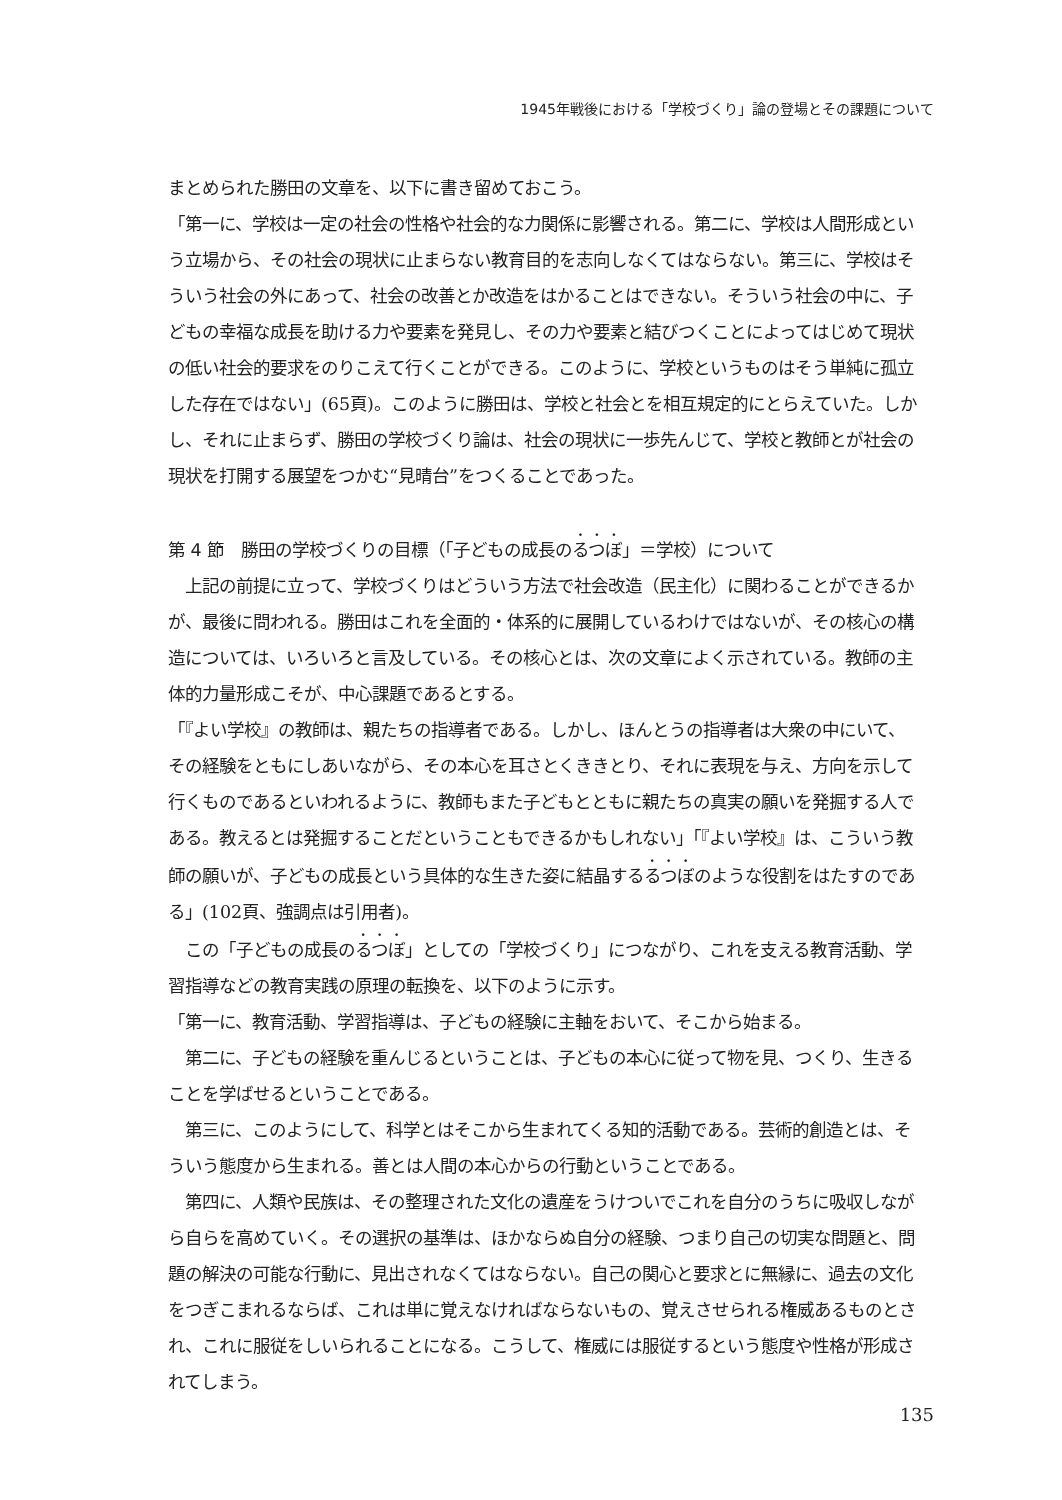1945年戦後における「学校づくり」論の登場とその課題について
まとめられた勝田の文章を、以下に書き留めておこう。
「第一に、学校は一定の社会の性格や社会的な力関係に影響される。第二に、学校は人間形成という立場から、その社会の現状に止まらない教育目的を志向しなくてはならない。第三に、学校はそういう社会の外にあって、社会の改善とか改造をはかることはできない。そういう社会の中に、子どもの幸福な成長を助ける力や要素を発見し、その力や要素と結びつくことによってはじめて現状の低い社会的要求をのりこえて行くことができる。このように、学校というものはそう単純に孤立した存在ではない」(65頁)。このように勝田は、学校と社会とを相互規定的にとらえていた。しかし、それに止まらず、勝田の学校づくり論は、社会の現状に一歩先んじて、学校と教師とが社会の現状を打開する展望をつかむ“見晴台”をつくることであった。
第 4 節　勝田の学校づくりの目標（「子どもの成長のるつぼ」＝学校）について
　上記の前提に立って、学校づくりはどういう方法で社会改造（民主化）に関わることができるかが、最後に問われる。勝田はこれを全面的・体系的に展開しているわけではないが、その核心の構造については、いろいろと言及している。その核心とは、次の文章によく示されている。教師の主体的力量形成こそが、中心課題であるとする。
「『よい学校』の教師は、親たちの指導者である。しかし、ほんとうの指導者は大衆の中にいて、その経験をともにしあいながら、その本心を耳さとくききとり、それに表現を与え、方向を示して行くものであるといわれるように、教師もまた子どもとともに親たちの真実の願いを発掘する人である。教えるとは発掘することだということもできるかもしれない」「『よい学校』は、こういう教師の願いが、子どもの成長という具体的な生きた姿に結晶するるつぼのような役割をはたすのである」(102頁、強調点は引用者)。
　この「子どもの成長のるつぼ」としての「学校づくり」につながり、これを支える教育活動、学習指導などの教育実践の原理の転換を、以下のように示す。
「第一に、教育活動、学習指導は、子どもの経験に主軸をおいて、そこから始まる。
　第二に、子どもの経験を重んじるということは、子どもの本心に従って物を見、つくり、生きることを学ばせるということである。
　第三に、このようにして、科学とはそこから生まれてくる知的活動である。芸術的創造とは、そういう態度から生まれる。善とは人間の本心からの行動ということである。
　第四に、人類や民族は、その整理された文化の遺産をうけついでこれを自分のうちに吸収しながら自らを高めていく。その選択の基準は、ほかならぬ自分の経験、つまり自己の切実な問題と、問題の解決の可能な行動に、見出されなくてはならない。自己の関心と要求とに無縁に、過去の文化をつぎこまれるならば、これは単に覚えなければならないもの、覚えさせられる権威あるものとされ、これに服従をしいられることになる。こうして、権威には服従するという態度や性格が形成されてしまう。
135